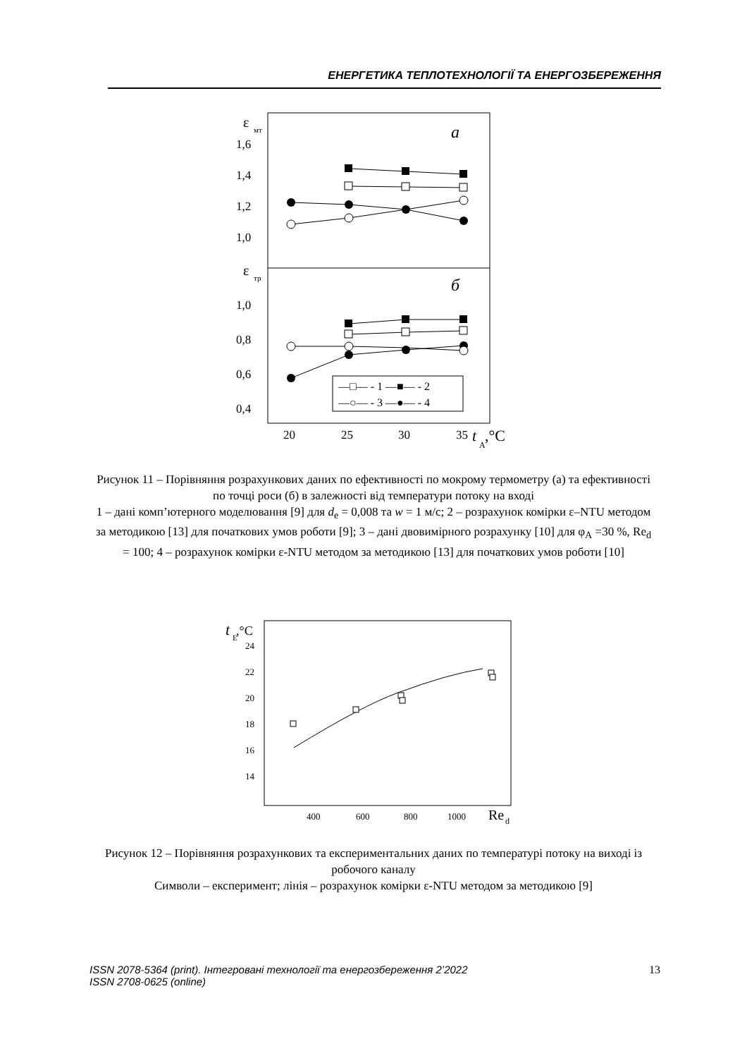ЕНЕРГЕТИКА ТЕПЛОТЕХНОЛОГІЇ ТА ЕНЕРГОЗБЕРЕЖЕННЯ
ε
мт
a
1,6
1,4
1,2
1,0
ε
тр
б
1,0
0,8
0,6
0,4
—□— - 1 —■— - 2
—○— - 3 —●— - 4
20
25
30
35
t
A
,°C
Рисунок 11 – Порівняння розрахункових даних по ефективності по мокрому термометру (а) та ефективності по точці роси (б) в залежності від температури потоку на вході
1 – дані комп’ютерного моделювання [9] для d<sub>e</sub> = 0,008 та w = 1 м/с; 2 – розрахунок комірки ε–NTU методом за методикою [13] для початкових умов роботи [9]; 3 – дані двовимірного розрахунку [10] для φ<sub>A</sub> =30 %, Re<sub>d</sub> = 100; 4 – розрахунок комірки ε-NTU методом за методикою [13] для початкових умов роботи [10]
t
E
,°C
24
22
20
18
16
14
400
600
800
1000
Re
d
Рисунок 12 – Порівняння розрахункових та експериментальних даних по температурі потоку на виході із робочого каналу
Символи – експеримент; лінія – розрахунок комірки ε-NTU методом за методикою [9]
ISSN 2078-5364 (print). Інтегровані технології та енергозбереження 2’2022
ISSN 2708-0625 (online) 13